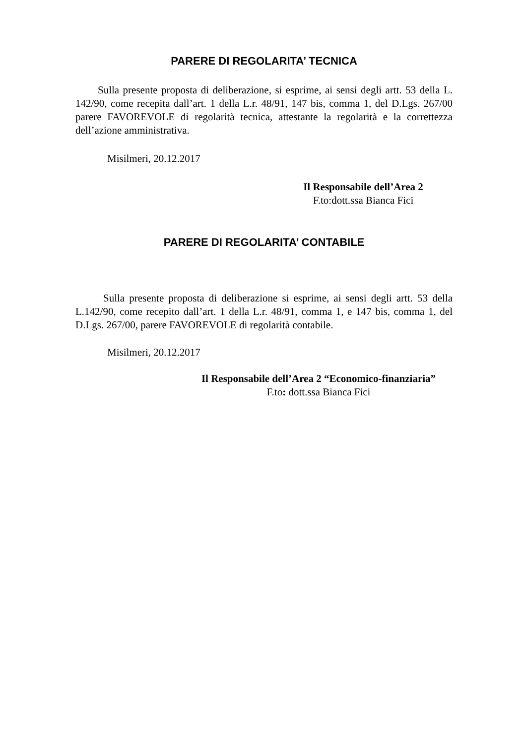PARERE DI REGOLARITA’ TECNICA
Sulla presente proposta di deliberazione, si esprime, ai sensi degli artt. 53 della L. 142/90, come recepita dall’art. 1 della L.r. 48/91, 147 bis, comma 1, del D.Lgs. 267/00 parere FAVOREVOLE di regolarità tecnica, attestante la regolarità e la correttezza dell’azione amministrativa.
Misilmeri, 20.12.2017
Il Responsabile dell’Area 2
F.to:dott.ssa Bianca Fici
PARERE DI REGOLARITA’ CONTABILE
Sulla presente proposta di deliberazione si esprime, ai sensi degli artt. 53 della L.142/90, come recepito dall’art. 1 della L.r. 48/91, comma 1, e 147 bis, comma 1, del D.Lgs. 267/00, parere FAVOREVOLE di regolarità contabile.
Misilmeri, 20.12.2017
Il Responsabile dell’Area 2 “Economico-finanziaria”
F.to: dott.ssa Bianca Fici